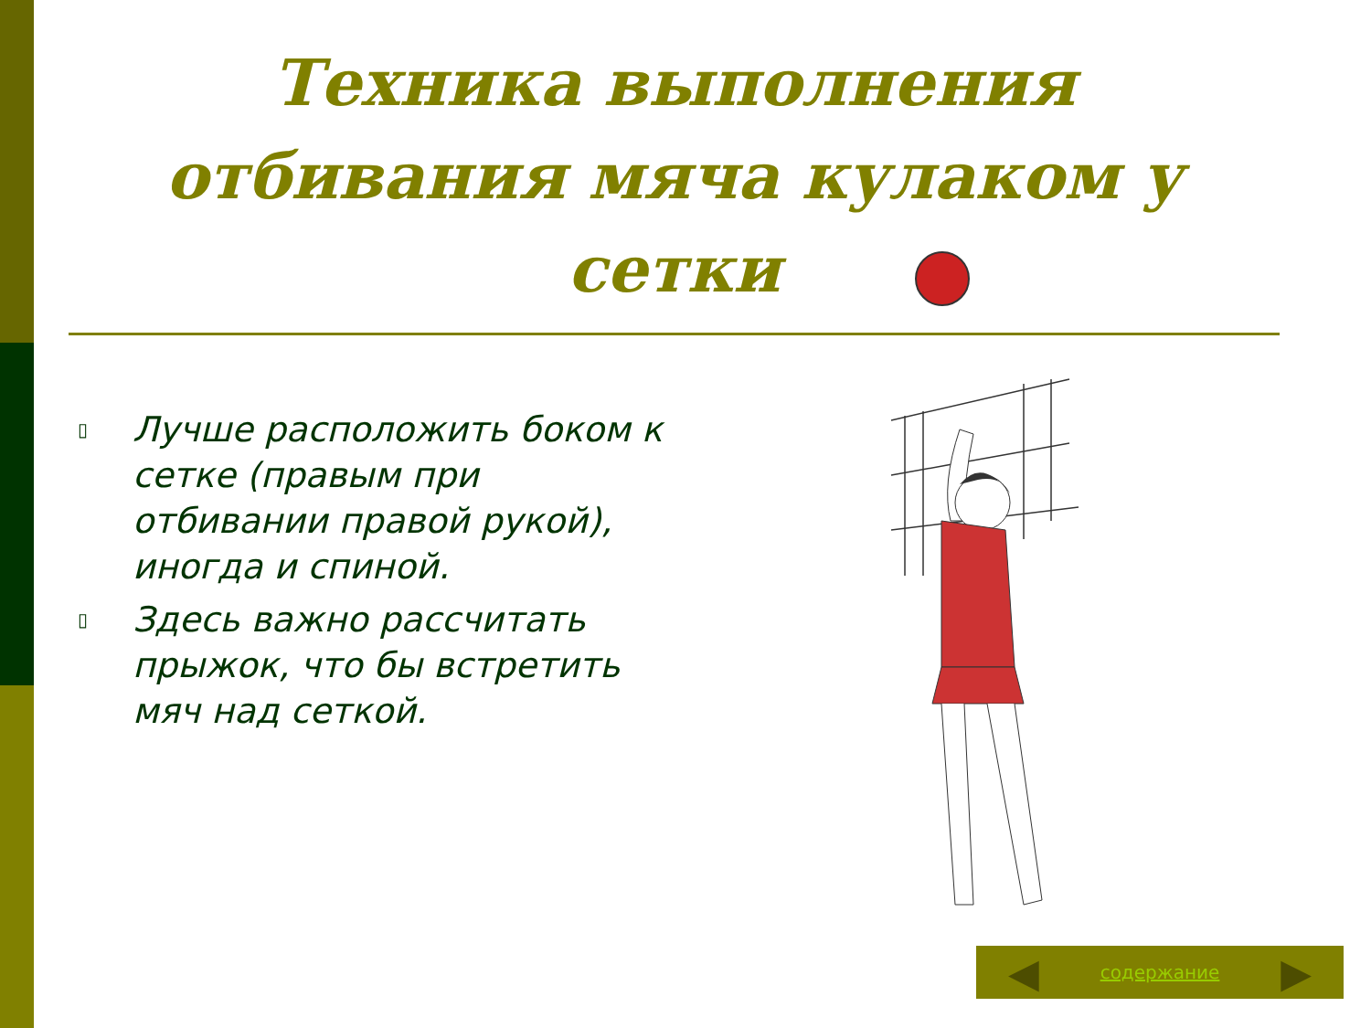Техника выполнения отбивания мяча кулаком у сетки
▯ Лучше расположить боком к сетке (правым при отбивании правой рукой), иногда и спиной.
▯ Здесь важно рассчитать прыжок, что бы встретить мяч над сеткой.
◀ содержание ▶